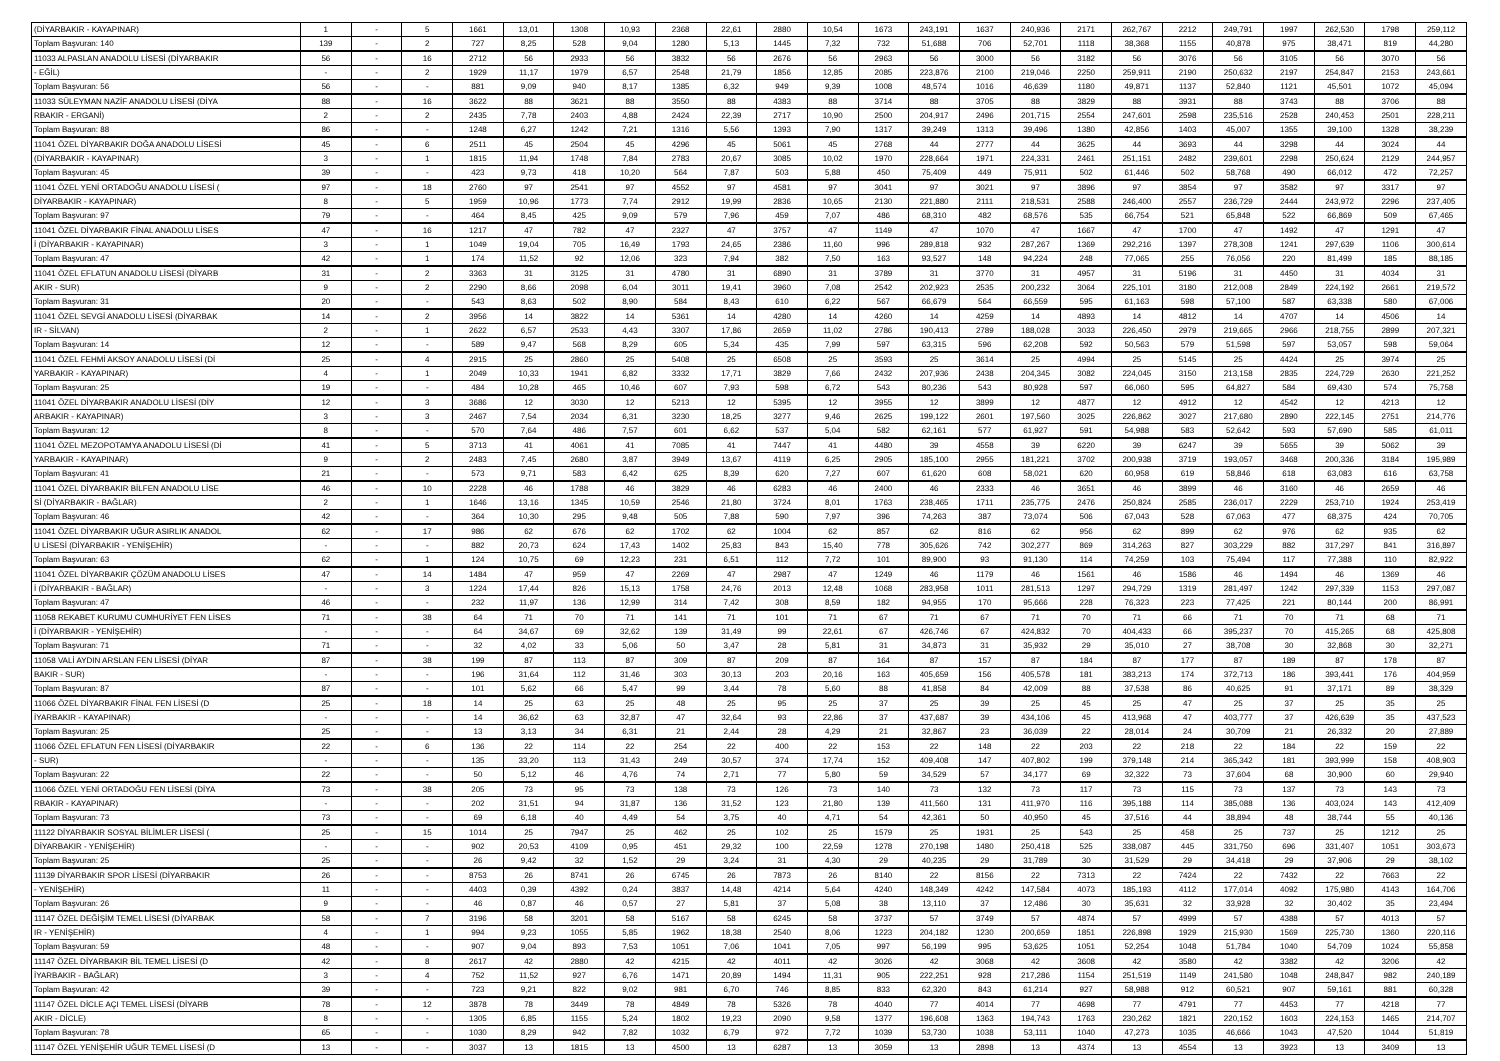| (DİYARBAKIR - KAYAPINAR) | 1 | - | 5 | 1661 | 13,01 | 1308 | 10,93 | 2368 | 22,61 | 2880 | 10,54 | 1673 | 243,191 | 1637 | 240,936 | 2171 | 262,767 | 2212 | 249,791 | 1997 | 262,530 | 1798 | 259,112 |
| Toplam Başvuran: 140 | 139 | - | 2 | 727 | 8,25 | 528 | 9,04 | 1280 | 5,13 | 1445 | 7,32 | 732 | 51,688 | 706 | 52,701 | 1118 | 38,368 | 1155 | 40,878 | 975 | 38,471 | 819 | 44,280 |
| 11033 ALPASLAN ANADOLU LİSESİ (DİYARBAKIR | 56 | - | 16 | 2712 | 56 | 2933 | 56 | 3832 | 56 | 2676 | 56 | 2963 | 56 | 3000 | 56 | 3182 | 56 | 3076 | 56 | 3105 | 56 | 3070 | 56 |
| - EĞİL) | - | - | 2 | 1929 | 11,17 | 1979 | 6,57 | 2548 | 21,79 | 1856 | 12,85 | 2085 | 223,876 | 2100 | 219,046 | 2250 | 259,911 | 2190 | 250,632 | 2197 | 254,847 | 2153 | 243,661 |
| Toplam Başvuran: 56 | 56 | - | - | 881 | 9,09 | 940 | 8,17 | 1385 | 6,32 | 949 | 9,39 | 1008 | 48,574 | 1016 | 46,639 | 1180 | 49,871 | 1137 | 52,840 | 1121 | 45,501 | 1072 | 45,094 |
| 11033 SÜLEYMAN NAZİF ANADOLU LİSESİ (DİYA | 88 | - | 16 | 3622 | 88 | 3621 | 88 | 3550 | 88 | 4383 | 88 | 3714 | 88 | 3705 | 88 | 3829 | 88 | 3931 | 88 | 3743 | 88 | 3706 | 88 |
| RBAKIR - ERGANİ) | 2 | - | 2 | 2435 | 7,78 | 2403 | 4,88 | 2424 | 22,39 | 2717 | 10,90 | 2500 | 204,917 | 2496 | 201,715 | 2554 | 247,601 | 2598 | 235,516 | 2528 | 240,453 | 2501 | 228,211 |
| Toplam Başvuran: 88 | 86 | - | - | 1248 | 6,27 | 1242 | 7,21 | 1316 | 5,56 | 1393 | 7,90 | 1317 | 39,249 | 1313 | 39,496 | 1380 | 42,856 | 1403 | 45,007 | 1355 | 39,100 | 1328 | 38,239 |
| 11041 ÖZEL DİYARBAKIR DOĞA ANADOLU LİSESİ | 45 | - | 6 | 2511 | 45 | 2504 | 45 | 4296 | 45 | 5061 | 45 | 2768 | 44 | 2777 | 44 | 3625 | 44 | 3693 | 44 | 3298 | 44 | 3024 | 44 |
| (DİYARBAKIR - KAYAPINAR) | 3 | - | 1 | 1815 | 11,94 | 1748 | 7,84 | 2783 | 20,67 | 3085 | 10,02 | 1970 | 228,664 | 1971 | 224,331 | 2461 | 251,151 | 2482 | 239,601 | 2298 | 250,624 | 2129 | 244,957 |
| Toplam Başvuran: 45 | 39 | - | - | 423 | 9,73 | 418 | 10,20 | 564 | 7,87 | 503 | 5,88 | 450 | 75,409 | 449 | 75,911 | 502 | 61,446 | 502 | 58,768 | 490 | 66,012 | 472 | 72,257 |
| 11041 ÖZEL YENİ ORTADOĞU ANADOLU LİSESİ ( | 97 | - | 18 | 2760 | 97 | 2541 | 97 | 4552 | 97 | 4581 | 97 | 3041 | 97 | 3021 | 97 | 3896 | 97 | 3854 | 97 | 3582 | 97 | 3317 | 97 |
| DİYARBAKIR - KAYAPINAR) | 8 | - | 5 | 1959 | 10,96 | 1773 | 7,74 | 2912 | 19,99 | 2836 | 10,65 | 2130 | 221,880 | 2111 | 218,531 | 2588 | 246,400 | 2557 | 236,729 | 2444 | 243,972 | 2296 | 237,405 |
| Toplam Başvuran: 97 | 79 | - | - | 464 | 8,45 | 425 | 9,09 | 579 | 7,96 | 459 | 7,07 | 486 | 68,310 | 482 | 68,576 | 535 | 66,754 | 521 | 65,848 | 522 | 66,869 | 509 | 67,465 |
| 11041 ÖZEL DİYARBAKIR FİNAL ANADOLU LİSES | 47 | - | 16 | 1217 | 47 | 782 | 47 | 2327 | 47 | 3757 | 47 | 1149 | 47 | 1070 | 47 | 1667 | 47 | 1700 | 47 | 1492 | 47 | 1291 | 47 |
| İ (DİYARBAKIR - KAYAPINAR) | 3 | - | 1 | 1049 | 19,04 | 705 | 16,49 | 1793 | 24,65 | 2386 | 11,60 | 996 | 289,818 | 932 | 287,267 | 1369 | 292,216 | 1397 | 278,308 | 1241 | 297,639 | 1106 | 300,614 |
| Toplam Başvuran: 47 | 42 | - | 1 | 174 | 11,52 | 92 | 12,06 | 323 | 7,94 | 382 | 7,50 | 163 | 93,527 | 148 | 94,224 | 248 | 77,065 | 255 | 76,056 | 220 | 81,499 | 185 | 88,185 |
| 11041 ÖZEL EFLATUN ANADOLU LİSESİ (DİYARB | 31 | - | 2 | 3363 | 31 | 3125 | 31 | 4780 | 31 | 6890 | 31 | 3789 | 31 | 3770 | 31 | 4957 | 31 | 5196 | 31 | 4450 | 31 | 4034 | 31 |
| AKIR - SUR) | 9 | - | 2 | 2290 | 8,66 | 2098 | 6,04 | 3011 | 19,41 | 3960 | 7,08 | 2542 | 202,923 | 2535 | 200,232 | 3064 | 225,101 | 3180 | 212,008 | 2849 | 224,192 | 2661 | 219,572 |
| Toplam Başvuran: 31 | 20 | - | - | 543 | 8,63 | 502 | 8,90 | 584 | 8,43 | 610 | 6,22 | 567 | 66,679 | 564 | 66,559 | 595 | 61,163 | 598 | 57,100 | 587 | 63,338 | 580 | 67,006 |
| 11041 ÖZEL SEVGİ ANADOLU LİSESİ (DİYARBAK | 14 | - | 2 | 3956 | 14 | 3822 | 14 | 5361 | 14 | 4280 | 14 | 4260 | 14 | 4259 | 14 | 4893 | 14 | 4812 | 14 | 4707 | 14 | 4506 | 14 |
| IR - SİLVAN) | 2 | - | 1 | 2622 | 6,57 | 2533 | 4,43 | 3307 | 17,86 | 2659 | 11,02 | 2786 | 190,413 | 2789 | 188,028 | 3033 | 226,450 | 2979 | 219,665 | 2966 | 218,755 | 2899 | 207,321 |
| Toplam Başvuran: 14 | 12 | - | - | 589 | 9,47 | 568 | 8,29 | 605 | 5,34 | 435 | 7,99 | 597 | 63,315 | 596 | 62,208 | 592 | 50,563 | 579 | 51,598 | 597 | 53,057 | 598 | 59,064 |
| 11041 ÖZEL FEHMİ AKSOY ANADOLU LİSESİ (Dİ | 25 | - | 4 | 2915 | 25 | 2860 | 25 | 5408 | 25 | 6508 | 25 | 3593 | 25 | 3614 | 25 | 4994 | 25 | 5145 | 25 | 4424 | 25 | 3974 | 25 |
| YARBAKIR - KAYAPINAR) | 4 | - | 1 | 2049 | 10,33 | 1941 | 6,82 | 3332 | 17,71 | 3829 | 7,66 | 2432 | 207,936 | 2438 | 204,345 | 3082 | 224,045 | 3150 | 213,158 | 2835 | 224,729 | 2630 | 221,252 |
| Toplam Başvuran: 25 | 19 | - | - | 484 | 10,28 | 465 | 10,46 | 607 | 7,93 | 598 | 6,72 | 543 | 80,236 | 543 | 80,928 | 597 | 66,060 | 595 | 64,827 | 584 | 69,430 | 574 | 75,758 |
| 11041 ÖZEL DİYARBAKIR ANADOLU LİSESİ (DİY | 12 | - | 3 | 3686 | 12 | 3030 | 12 | 5213 | 12 | 5395 | 12 | 3955 | 12 | 3899 | 12 | 4877 | 12 | 4912 | 12 | 4542 | 12 | 4213 | 12 |
| ARBAKIR - KAYAPINAR) | 3 | - | 3 | 2467 | 7,54 | 2034 | 6,31 | 3230 | 18,25 | 3277 | 9,46 | 2625 | 199,122 | 2601 | 197,560 | 3025 | 226,862 | 3027 | 217,680 | 2890 | 222,145 | 2751 | 214,776 |
| Toplam Başvuran: 12 | 8 | - | - | 570 | 7,64 | 486 | 7,57 | 601 | 6,62 | 537 | 5,04 | 582 | 62,161 | 577 | 61,927 | 591 | 54,988 | 583 | 52,642 | 593 | 57,690 | 585 | 61,011 |
| 11041 ÖZEL MEZOPOTAMYA ANADOLU LİSESİ (Dİ | 41 | - | 5 | 3713 | 41 | 4061 | 41 | 7085 | 41 | 7447 | 41 | 4480 | 39 | 4558 | 39 | 6220 | 39 | 6247 | 39 | 5655 | 39 | 5062 | 39 |
| YARBAKIR - KAYAPINAR) | 9 | - | 2 | 2483 | 7,45 | 2680 | 3,87 | 3949 | 13,67 | 4119 | 6,25 | 2905 | 185,100 | 2955 | 181,221 | 3702 | 200,938 | 3719 | 193,057 | 3468 | 200,336 | 3184 | 195,989 |
| Toplam Başvuran: 41 | 21 | - | - | 573 | 9,71 | 583 | 6,42 | 625 | 8,39 | 620 | 7,27 | 607 | 61,620 | 608 | 58,021 | 620 | 60,958 | 619 | 58,846 | 618 | 63,083 | 616 | 63,758 |
| 11041 ÖZEL DİYARBAKIR BİLFEN ANADOLU LİSE | 46 | - | 10 | 2228 | 46 | 1788 | 46 | 3829 | 46 | 6283 | 46 | 2400 | 46 | 2333 | 46 | 3651 | 46 | 3899 | 46 | 3160 | 46 | 2659 | 46 |
| Sİ (DİYARBAKIR - BAĞLAR) | 2 | - | 1 | 1646 | 13,16 | 1345 | 10,59 | 2546 | 21,80 | 3724 | 8,01 | 1763 | 238,465 | 1711 | 235,775 | 2476 | 250,824 | 2585 | 236,017 | 2229 | 253,710 | 1924 | 253,419 |
| Toplam Başvuran: 46 | 42 | - | - | 364 | 10,30 | 295 | 9,48 | 505 | 7,88 | 590 | 7,97 | 396 | 74,263 | 387 | 73,074 | 506 | 67,043 | 528 | 67,063 | 477 | 68,375 | 424 | 70,705 |
| 11041 ÖZEL DİYARBAKIR UĞUR ASIRLIK ANADOL | 62 | - | 17 | 986 | 62 | 676 | 62 | 1702 | 62 | 1004 | 62 | 857 | 62 | 816 | 62 | 956 | 62 | 899 | 62 | 976 | 62 | 935 | 62 |
| U LİSESİ (DİYARBAKIR - YENİŞEHİR) | - | - | - | 882 | 20,73 | 624 | 17,43 | 1402 | 25,83 | 843 | 15,40 | 778 | 305,626 | 742 | 302,277 | 869 | 314,263 | 827 | 303,229 | 882 | 317,297 | 841 | 316,897 |
| Toplam Başvuran: 63 | 62 | - | 1 | 124 | 10,75 | 69 | 12,23 | 231 | 6,51 | 112 | 7,72 | 101 | 89,900 | 93 | 91,130 | 114 | 74,259 | 103 | 75,494 | 117 | 77,388 | 110 | 82,922 |
| 11041 ÖZEL DİYARBAKIR ÇÖZÜM ANADOLU LİSES | 47 | - | 14 | 1484 | 47 | 959 | 47 | 2269 | 47 | 2987 | 47 | 1249 | 46 | 1179 | 46 | 1561 | 46 | 1586 | 46 | 1494 | 46 | 1369 | 46 |
| İ (DİYARBAKIR - BAĞLAR) | - | - | 3 | 1224 | 17,44 | 826 | 15,13 | 1758 | 24,76 | 2013 | 12,48 | 1068 | 283,958 | 1011 | 281,513 | 1297 | 294,729 | 1319 | 281,497 | 1242 | 297,339 | 1153 | 297,087 |
| Toplam Başvuran: 47 | 46 | - | - | 232 | 11,97 | 136 | 12,99 | 314 | 7,42 | 308 | 8,59 | 182 | 94,955 | 170 | 95,666 | 228 | 76,323 | 223 | 77,425 | 221 | 80,144 | 200 | 86,991 |
| 11058 REKABET KURUMU CUMHURİYET FEN LİSES | 71 | - | 38 | 64 | 71 | 70 | 71 | 141 | 71 | 101 | 71 | 67 | 71 | 67 | 71 | 70 | 71 | 66 | 71 | 70 | 71 | 68 | 71 |
| İ (DİYARBAKIR - YENİŞEHİR) | - | - | - | 64 | 34,67 | 69 | 32,62 | 139 | 31,49 | 99 | 22,61 | 67 | 426,746 | 67 | 424,832 | 70 | 404,433 | 66 | 395,237 | 70 | 415,265 | 68 | 425,808 |
| Toplam Başvuran: 71 | 71 | - | - | 32 | 4,02 | 33 | 5,06 | 50 | 3,47 | 28 | 5,81 | 31 | 34,873 | 31 | 35,932 | 29 | 35,010 | 27 | 38,708 | 30 | 32,868 | 30 | 32,271 |
| 11058 VALİ AYDIN ARSLAN FEN LİSESİ (DİYAR | 87 | - | 38 | 199 | 87 | 113 | 87 | 309 | 87 | 209 | 87 | 164 | 87 | 157 | 87 | 184 | 87 | 177 | 87 | 189 | 87 | 178 | 87 |
| BAKIR - SUR) | - | - | - | 196 | 31,64 | 112 | 31,46 | 303 | 30,13 | 203 | 20,16 | 163 | 405,659 | 156 | 405,578 | 181 | 383,213 | 174 | 372,713 | 186 | 393,441 | 176 | 404,959 |
| Toplam Başvuran: 87 | 87 | - | - | 101 | 5,62 | 66 | 5,47 | 99 | 3,44 | 78 | 5,60 | 88 | 41,858 | 84 | 42,009 | 88 | 37,538 | 86 | 40,625 | 91 | 37,171 | 89 | 38,329 |
| 11066 ÖZEL DİYARBAKIR FİNAL FEN LİSESİ (D | 25 | - | 18 | 14 | 25 | 63 | 25 | 48 | 25 | 95 | 25 | 37 | 25 | 39 | 25 | 45 | 25 | 47 | 25 | 37 | 25 | 35 | 25 |
| İYARBAKIR - KAYAPINAR) | - | - | - | 14 | 36,62 | 63 | 32,87 | 47 | 32,64 | 93 | 22,86 | 37 | 437,687 | 39 | 434,106 | 45 | 413,968 | 47 | 403,777 | 37 | 426,639 | 35 | 437,523 |
| Toplam Başvuran: 25 | 25 | - | - | 13 | 3,13 | 34 | 6,31 | 21 | 2,44 | 28 | 4,29 | 21 | 32,867 | 23 | 36,039 | 22 | 28,014 | 24 | 30,709 | 21 | 26,332 | 20 | 27,889 |
| 11066 ÖZEL EFLATUN FEN LİSESİ (DİYARBAKIR | 22 | - | 6 | 136 | 22 | 114 | 22 | 254 | 22 | 400 | 22 | 153 | 22 | 148 | 22 | 203 | 22 | 218 | 22 | 184 | 22 | 159 | 22 |
| - SUR) | - | - | - | 135 | 33,20 | 113 | 31,43 | 249 | 30,57 | 374 | 17,74 | 152 | 409,408 | 147 | 407,802 | 199 | 379,148 | 214 | 365,342 | 181 | 393,999 | 158 | 408,903 |
| Toplam Başvuran: 22 | 22 | - | - | 50 | 5,12 | 46 | 4,76 | 74 | 2,71 | 77 | 5,80 | 59 | 34,529 | 57 | 34,177 | 69 | 32,322 | 73 | 37,604 | 68 | 30,900 | 60 | 29,940 |
| 11066 ÖZEL YENİ ORTADOĞU FEN LİSESİ (DİYA | 73 | - | 38 | 205 | 73 | 95 | 73 | 138 | 73 | 126 | 73 | 140 | 73 | 132 | 73 | 117 | 73 | 115 | 73 | 137 | 73 | 143 | 73 |
| RBAKIR - KAYAPINAR) | - | - | - | 202 | 31,51 | 94 | 31,87 | 136 | 31,52 | 123 | 21,80 | 139 | 411,560 | 131 | 411,970 | 116 | 395,188 | 114 | 385,088 | 136 | 403,024 | 143 | 412,409 |
| Toplam Başvuran: 73 | 73 | - | - | 69 | 6,18 | 40 | 4,49 | 54 | 3,75 | 40 | 4,71 | 54 | 42,361 | 50 | 40,950 | 45 | 37,516 | 44 | 38,894 | 48 | 38,744 | 55 | 40,136 |
| 11122 DİYARBAKIR SOSYAL BİLİMLER LİSESİ ( | 25 | - | 15 | 1014 | 25 | 7947 | 25 | 462 | 25 | 102 | 25 | 1579 | 25 | 1931 | 25 | 543 | 25 | 458 | 25 | 737 | 25 | 1212 | 25 |
| DİYARBAKIR - YENİŞEHİR) | - | - | - | 902 | 20,53 | 4109 | 0,95 | 451 | 29,32 | 100 | 22,59 | 1278 | 270,198 | 1480 | 250,418 | 525 | 338,087 | 445 | 331,750 | 696 | 331,407 | 1051 | 303,673 |
| Toplam Başvuran: 25 | 25 | - | - | 26 | 9,42 | 32 | 1,52 | 29 | 3,24 | 31 | 4,30 | 29 | 40,235 | 29 | 31,789 | 30 | 31,529 | 29 | 34,418 | 29 | 37,906 | 29 | 38,102 |
| 11139 DİYARBAKIR SPOR LİSESİ (DİYARBAKIR | 26 | - | - | 8753 | 26 | 8741 | 26 | 6745 | 26 | 7873 | 26 | 8140 | 22 | 8156 | 22 | 7313 | 22 | 7424 | 22 | 7432 | 22 | 7663 | 22 |
| - YENİŞEHİR) | 11 | - | - | 4403 | 0,39 | 4392 | 0,24 | 3837 | 14,48 | 4214 | 5,64 | 4240 | 148,349 | 4242 | 147,584 | 4073 | 185,193 | 4112 | 177,014 | 4092 | 175,980 | 4143 | 164,706 |
| Toplam Başvuran: 26 | 9 | - | - | 46 | 0,87 | 46 | 0,57 | 27 | 5,81 | 37 | 5,08 | 38 | 13,110 | 37 | 12,486 | 30 | 35,631 | 32 | 33,928 | 32 | 30,402 | 35 | 23,494 |
| 11147 ÖZEL DEĞİŞİM TEMEL LİSESİ (DİYARBAK | 58 | - | 7 | 3196 | 58 | 3201 | 58 | 5167 | 58 | 6245 | 58 | 3737 | 57 | 3749 | 57 | 4874 | 57 | 4999 | 57 | 4388 | 57 | 4013 | 57 |
| IR - YENİŞEHİR) | 4 | - | 1 | 994 | 9,23 | 1055 | 5,85 | 1962 | 18,38 | 2540 | 8,06 | 1223 | 204,182 | 1230 | 200,659 | 1851 | 226,898 | 1929 | 215,930 | 1569 | 225,730 | 1360 | 220,116 |
| Toplam Başvuran: 59 | 48 | - | - | 907 | 9,04 | 893 | 7,53 | 1051 | 7,06 | 1041 | 7,05 | 997 | 56,199 | 995 | 53,625 | 1051 | 52,254 | 1048 | 51,784 | 1040 | 54,709 | 1024 | 55,858 |
| 11147 ÖZEL DİYARBAKIR BİL TEMEL LİSESİ (D | 42 | - | 8 | 2617 | 42 | 2880 | 42 | 4215 | 42 | 4011 | 42 | 3026 | 42 | 3068 | 42 | 3608 | 42 | 3580 | 42 | 3382 | 42 | 3206 | 42 |
| İYARBAKIR - BAĞLAR) | 3 | - | 4 | 752 | 11,52 | 927 | 6,76 | 1471 | 20,89 | 1494 | 11,31 | 905 | 222,251 | 928 | 217,286 | 1154 | 251,519 | 1149 | 241,580 | 1048 | 248,847 | 982 | 240,189 |
| Toplam Başvuran: 42 | 39 | - | - | 723 | 9,21 | 822 | 9,02 | 981 | 6,70 | 746 | 8,85 | 833 | 62,320 | 843 | 61,214 | 927 | 58,988 | 912 | 60,521 | 907 | 59,161 | 881 | 60,328 |
| 11147 ÖZEL DİCLE AÇI TEMEL LİSESİ (DİYARB | 78 | - | 12 | 3878 | 78 | 3449 | 78 | 4849 | 78 | 5326 | 78 | 4040 | 77 | 4014 | 77 | 4698 | 77 | 4791 | 77 | 4453 | 77 | 4218 | 77 |
| AKIR - DİCLE) | 8 | - | - | 1305 | 6,85 | 1155 | 5,24 | 1802 | 19,23 | 2090 | 9,58 | 1377 | 196,608 | 1363 | 194,743 | 1763 | 230,262 | 1821 | 220,152 | 1603 | 224,153 | 1465 | 214,707 |
| Toplam Başvuran: 78 | 65 | - | - | 1030 | 8,29 | 942 | 7,82 | 1032 | 6,79 | 972 | 7,72 | 1039 | 53,730 | 1038 | 53,111 | 1040 | 47,273 | 1035 | 46,666 | 1043 | 47,520 | 1044 | 51,819 |
| 11147 ÖZEL YENİŞEHİR UĞUR TEMEL LİSESİ (D | 13 | - | - | 3037 | 13 | 1815 | 13 | 4500 | 13 | 6287 | 13 | 3059 | 13 | 2898 | 13 | 4374 | 13 | 4554 | 13 | 3923 | 13 | 3409 | 13 |